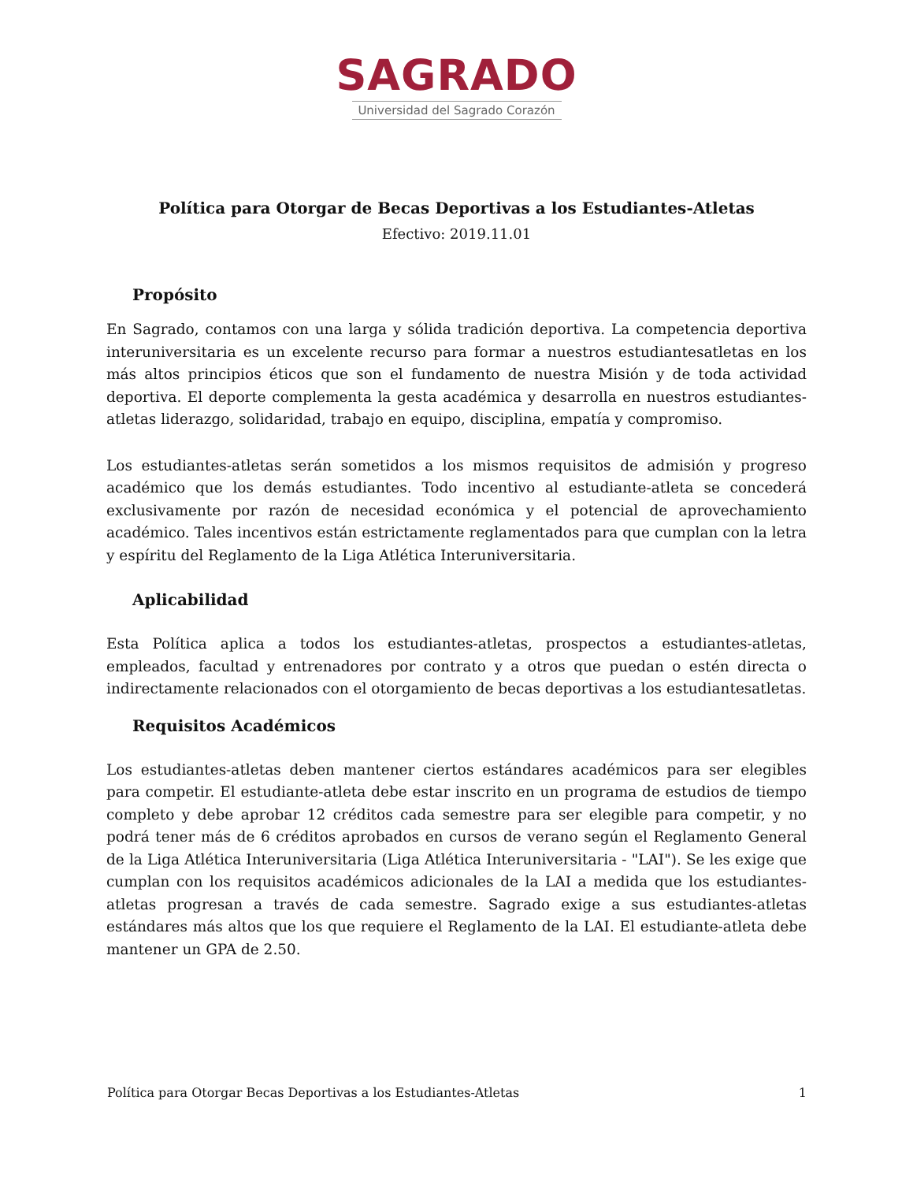SAGRADO
Universidad del Sagrado Corazón
Política para Otorgar de Becas Deportivas a los Estudiantes-Atletas
Efectivo: 2019.11.01
Propósito
En Sagrado, contamos con una larga y sólida tradición deportiva. La competencia deportiva interuniversitaria es un excelente recurso para formar a nuestros estudiantesatletas en los más altos principios éticos que son el fundamento de nuestra Misión y de toda actividad deportiva. El deporte complementa la gesta académica y desarrolla en nuestros estudiantes-atletas liderazgo, solidaridad, trabajo en equipo, disciplina, empatía y compromiso.
Los estudiantes-atletas serán sometidos a los mismos requisitos de admisión y progreso académico que los demás estudiantes. Todo incentivo al estudiante-atleta se concederá exclusivamente por razón de necesidad económica y el potencial de aprovechamiento académico. Tales incentivos están estrictamente reglamentados para que cumplan con la letra y espíritu del Reglamento de la Liga Atlética Interuniversitaria.
Aplicabilidad
Esta Política aplica a todos los estudiantes-atletas, prospectos a estudiantes-atletas, empleados, facultad y entrenadores por contrato y a otros que puedan o estén directa o indirectamente relacionados con el otorgamiento de becas deportivas a los estudiantesatletas.
Requisitos Académicos
Los estudiantes-atletas deben mantener ciertos estándares académicos para ser elegibles para competir. El estudiante-atleta debe estar inscrito en un programa de estudios de tiempo completo y debe aprobar 12 créditos cada semestre para ser elegible para competir, y no podrá tener más de 6 créditos aprobados en cursos de verano según el Reglamento General de la Liga Atlética Interuniversitaria (Liga Atlética Interuniversitaria - "LAI"). Se les exige que cumplan con los requisitos académicos adicionales de la LAI a medida que los estudiantes-atletas progresan a través de cada semestre. Sagrado exige a sus estudiantes-atletas estándares más altos que los que requiere el Reglamento de la LAI. El estudiante-atleta debe mantener un GPA de 2.50.
Política para Otorgar Becas Deportivas a los Estudiantes-Atletas 1